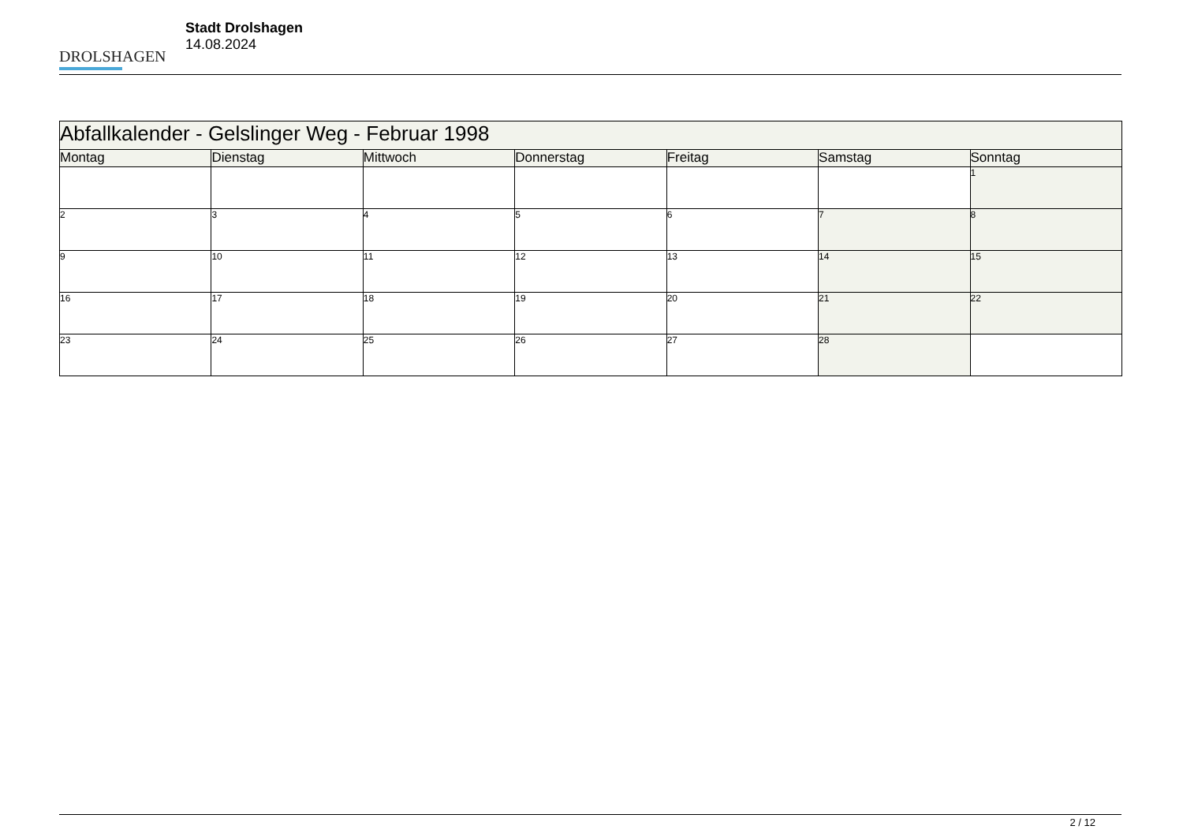DROLSHAGEN
Stadt Drolshagen
14.08.2024
| Abfallkalender - Gelslinger Weg - Februar 1998 | | | | | | |
| --- | --- | --- | --- | --- | --- | --- |
| Montag | Dienstag | Mittwoch | Donnerstag | Freitag | Samstag | Sonntag |
| | | | | | | 1 |
| 2 | 3 | 4 | 5 | 6 | 7 | 8 |
| 9 | 10 | 11 | 12 | 13 | 14 | 15 |
| 16 | 17 | 18 | 19 | 20 | 21 | 22 |
| 23 | 24 | 25 | 26 | 27 | 28 | |
2 / 12